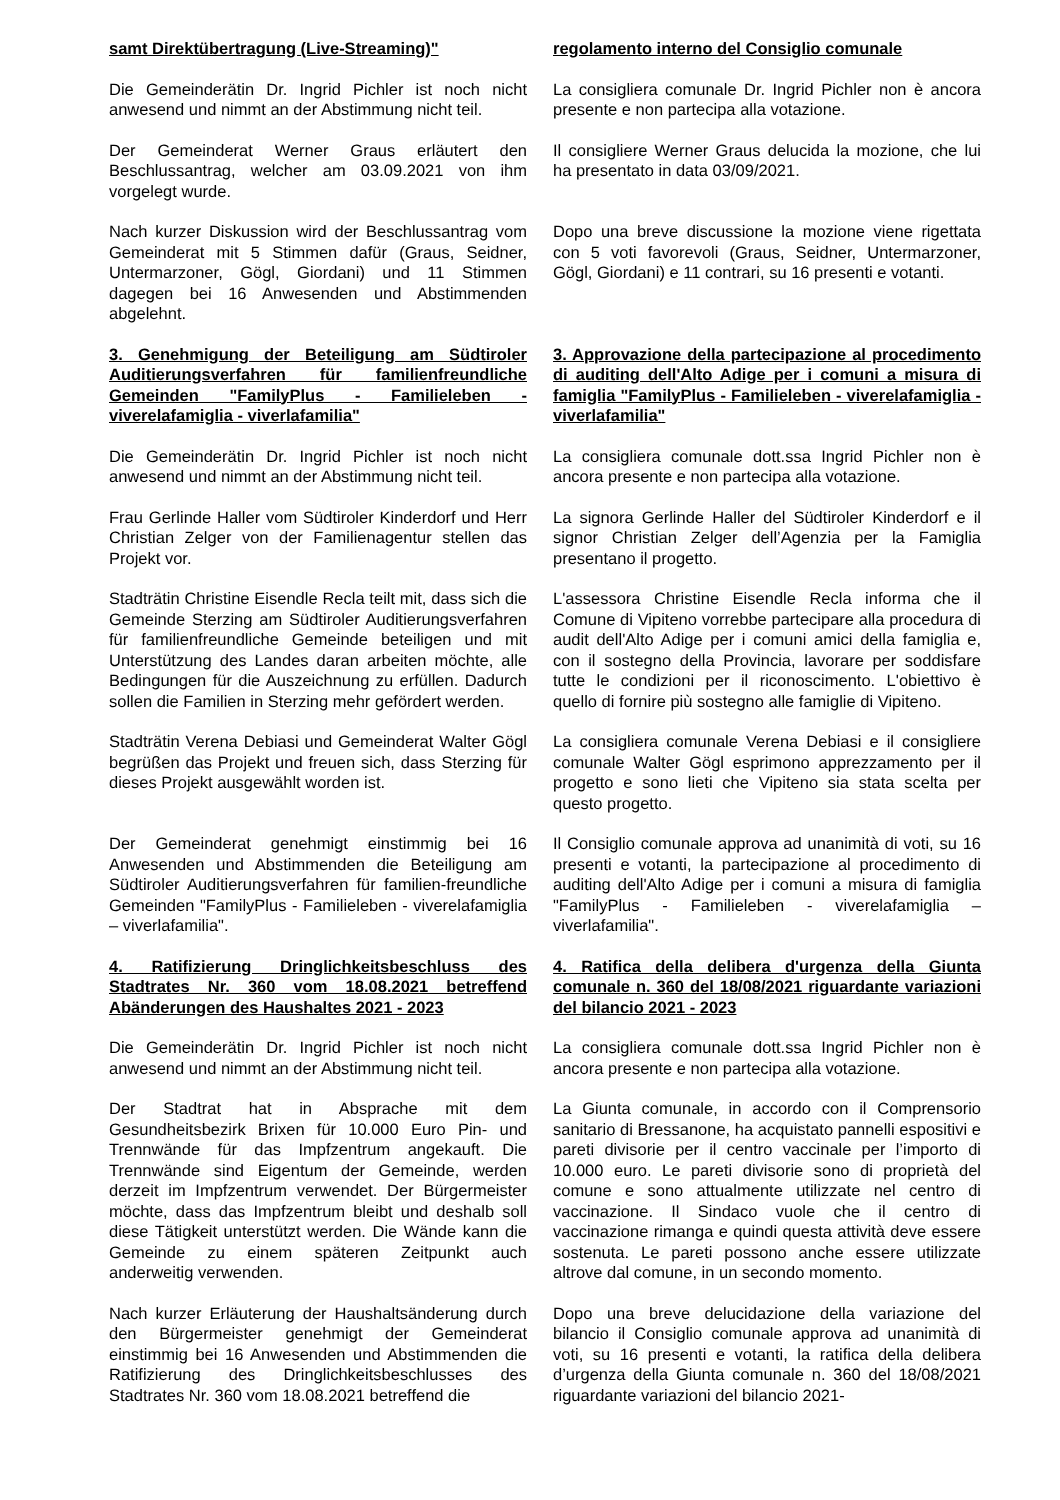samt Direktübertragung (Live-Streaming)" regolamento interno del Consiglio comunale
Die Gemeinderätin Dr. Ingrid Pichler ist noch nicht anwesend und nimmt an der Abstimmung nicht teil.
La consigliera comunale Dr. Ingrid Pichler non è ancora presente e non partecipa alla votazione.
Der Gemeinderat Werner Graus erläutert den Beschlussantrag, welcher am 03.09.2021 von ihm vorgelegt wurde.
Il consigliere Werner Graus delucida la mozione, che lui ha presentato in data 03/09/2021.
Nach kurzer Diskussion wird der Beschlussantrag vom Gemeinderat mit 5 Stimmen dafür (Graus, Seidner, Untermarzoner, Gögl, Giordani) und 11 Stimmen dagegen bei 16 Anwesenden und Abstimmenden abgelehnt.
Dopo una breve discussione la mozione viene rigettata con 5 voti favorevoli (Graus, Seidner, Untermarzoner, Gögl, Giordani) e 11 contrari, su 16 presenti e votanti.
3. Genehmigung der Beteiligung am Südtiroler Auditierungsverfahren für familienfreundliche Gemeinden "FamilyPlus - Familieleben - viverelafamiglia - viverlafamilia"
3. Approvazione della partecipazione al procedimento di auditing dell'Alto Adige per i comuni a misura di famiglia "FamilyPlus - Familieleben - viverelafamiglia - viverlafamilia"
Die Gemeinderätin Dr. Ingrid Pichler ist noch nicht anwesend und nimmt an der Abstimmung nicht teil.
La consigliera comunale dott.ssa Ingrid Pichler non è ancora presente e non partecipa alla votazione.
Frau Gerlinde Haller vom Südtiroler Kinderdorf und Herr Christian Zelger von der Familienagentur stellen das Projekt vor.
La signora Gerlinde Haller del Südtiroler Kinderdorf e il signor Christian Zelger dell’Agenzia per la Famiglia presentano il progetto.
Stadträtin Christine Eisendle Recla teilt mit, dass sich die Gemeinde Sterzing am Südtiroler Auditierungsverfahren für familienfreundliche Gemeinde beteiligen und mit Unterstützung des Landes daran arbeiten möchte, alle Bedingungen für die Auszeichnung zu erfüllen. Dadurch sollen die Familien in Sterzing mehr gefördert werden.
L'assessora Christine Eisendle Recla informa che il Comune di Vipiteno vorrebbe partecipare alla procedura di audit dell'Alto Adige per i comuni amici della famiglia e, con il sostegno della Provincia, lavorare per soddisfare tutte le condizioni per il riconoscimento. L'obiettivo è quello di fornire più sostegno alle famiglie di Vipiteno.
Stadträtin Verena Debiasi und Gemeinderat Walter Gögl begrüßen das Projekt und freuen sich, dass Sterzing für dieses Projekt ausgewählt worden ist.
La consigliera comunale Verena Debiasi e il consigliere comunale Walter Gögl esprimono apprezzamento per il progetto e sono lieti che Vipiteno sia stata scelta per questo progetto.
Der Gemeinderat genehmigt einstimmig bei 16 Anwesenden und Abstimmenden die Beteiligung am Südtiroler Auditierungsverfahren für familien-freundliche Gemeinden "FamilyPlus - Familieleben - viverelafamiglia – viverlafamilia".
Il Consiglio comunale approva ad unanimità di voti, su 16 presenti e votanti, la partecipazione al procedimento di auditing dell'Alto Adige per i comuni a misura di famiglia "FamilyPlus - Familieleben - viverelafamiglia – viverlafamilia".
4. Ratifizierung Dringlichkeitsbeschluss des Stadtrates Nr. 360 vom 18.08.2021 betreffend Abänderungen des Haushaltes 2021 - 2023
4. Ratifica della delibera d'urgenza della Giunta comunale n. 360 del 18/08/2021 riguardante variazioni del bilancio 2021 - 2023
Die Gemeinderätin Dr. Ingrid Pichler ist noch nicht anwesend und nimmt an der Abstimmung nicht teil.
La consigliera comunale dott.ssa Ingrid Pichler non è ancora presente e non partecipa alla votazione.
Der Stadtrat hat in Absprache mit dem Gesundheitsbezirk Brixen für 10.000 Euro Pin- und Trennwände für das Impfzentrum angekauft. Die Trennwände sind Eigentum der Gemeinde, werden derzeit im Impfzentrum verwendet. Der Bürgermeister möchte, dass das Impfzentrum bleibt und deshalb soll diese Tätigkeit unterstützt werden. Die Wände kann die Gemeinde zu einem späteren Zeitpunkt auch anderweitig verwenden.
La Giunta comunale, in accordo con il Comprensorio sanitario di Bressanone, ha acquistato pannelli espositivi e pareti divisorie per il centro vaccinale per l’importo di 10.000 euro. Le pareti divisorie sono di proprietà del comune e sono attualmente utilizzate nel centro di vaccinazione. Il Sindaco vuole che il centro di vaccinazione rimanga e quindi questa attività deve essere sostenuta. Le pareti possono anche essere utilizzate altrove dal comune, in un secondo momento.
Nach kurzer Erläuterung der Haushaltsänderung durch den Bürgermeister genehmigt der Gemeinderat einstimmig bei 16 Anwesenden und Abstimmenden die Ratifizierung des Dringlichkeitsbeschlusses des Stadtrates Nr. 360 vom 18.08.2021 betreffend die
Dopo una breve delucidazione della variazione del bilancio il Consiglio comunale approva ad unanimità di voti, su 16 presenti e votanti, la ratifica della delibera d’urgenza della Giunta comunale n. 360 del 18/08/2021 riguardante variazioni del bilancio 2021-